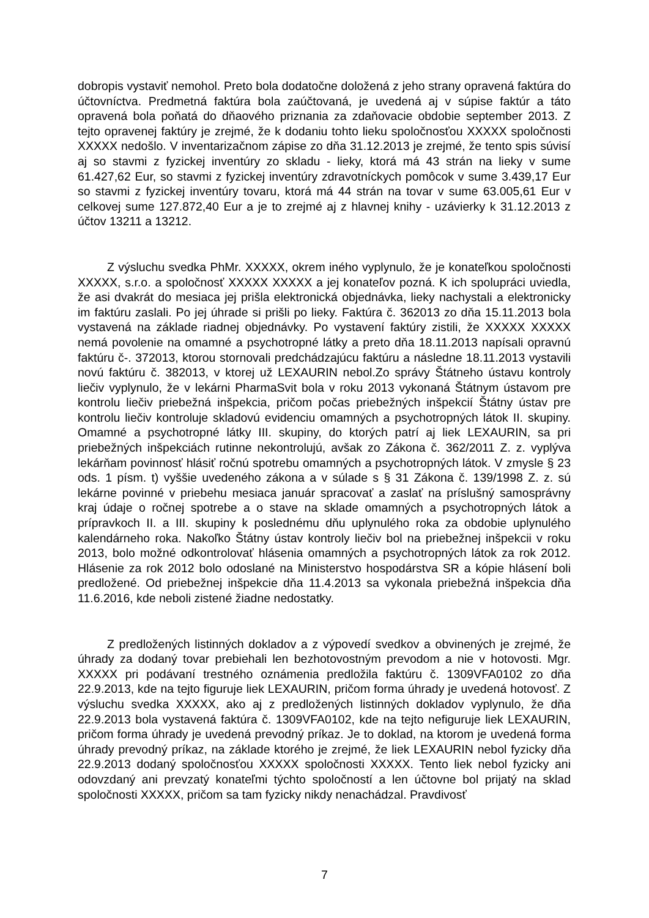dobropis vystaviť nemohol. Preto bola dodatočne doložená z jeho strany opravená faktúra do účtovníctva. Predmetná faktúra bola zaúčtovaná, je uvedená aj v súpise faktúr a táto opravená bola poňatá do dňaového priznania za zdaňovacie obdobie september 2013. Z tejto opravenej faktúry je zrejmé, že k dodaniu tohto lieku spoločnosťou XXXXX spoločnosti XXXXX nedošlo. V inventarizačnom zápise zo dňa 31.12.2013 je zrejmé, že tento spis súvisí aj so stavmi z fyzickej inventúry zo skladu - lieky, ktorá má 43 strán na lieky v sume 61.427,62 Eur, so stavmi z fyzickej inventúry zdravotníckych pomôcok v sume 3.439,17 Eur so stavmi z fyzickej inventúry tovaru, ktorá má 44 strán na tovar v sume 63.005,61 Eur v celkovej sume 127.872,40 Eur a je to zrejmé aj z hlavnej knihy - uzávierky k 31.12.2013 z účtov 13211 a 13212.
Z výsluchu svedka PhMr. XXXXX, okrem iného vyplynulo, že je konateľkou spoločnosti XXXXX, s.r.o. a spoločnosť XXXXX XXXXX a jej konateľov pozná. K ich spolupráci uviedla, že asi dvakrát do mesiaca jej prišla elektronická objednávka, lieky nachystali a elektronicky im faktúru zaslali. Po jej úhrade si prišli po lieky. Faktúra č. 362013 zo dňa 15.11.2013 bola vystavená na základe riadnej objednávky. Po vystavení faktúry zistili, že XXXXX XXXXX nemá povolenie na omamné a psychotropné látky a preto dňa 18.11.2013 napísali opravnú faktúru č-. 372013, ktorou stornovali predchádzajúcu faktúru a následne 18.11.2013 vystavili novú faktúru č. 382013, v ktorej už LEXAURIN nebol.Zo správy Štátneho ústavu kontroly liečiv vyplynulo, že v lekárni PharmaSvit bola v roku 2013 vykonaná Štátnym ústavom pre kontrolu liečiv priebežná inšpekcia, pričom počas priebežných inšpekcií Štátny ústav pre kontrolu liečiv kontroluje skladovú evidenciu omamných a psychotropných látok II. skupiny. Omamné a psychotropné látky III. skupiny, do ktorých patrí aj liek LEXAURIN, sa pri priebežných inšpekciách rutinne nekontrolujú, avšak zo Zákona č. 362/2011 Z. z. vyplýva lekárňam povinnosť hlásiť ročnú spotrebu omamných a psychotropných látok. V zmysle § 23 ods. 1 písm. t) vyššie uvedeného zákona a v súlade s § 31 Zákona č. 139/1998 Z. z. sú lekárne povinné v priebehu mesiaca január spracovať a zaslať na príslušný samosprávny kraj údaje o ročnej spotrebe a o stave na sklade omamných a psychotropných látok a prípravkoch II. a III. skupiny k poslednému dňu uplynulého roka za obdobie uplynulého kalendárneho roka. Nakoľko Štátny ústav kontroly liečiv bol na priebežnej inšpekcii v roku 2013, bolo možné odkontrolovať hlásenia omamných a psychotropných látok za rok 2012. Hlásenie za rok 2012 bolo odoslané na Ministerstvo hospodárstva SR a kópie hlásení boli predložené. Od priebežnej inšpekcie dňa 11.4.2013 sa vykonala priebežná inšpekcia dňa 11.6.2016, kde neboli zistené žiadne nedostatky.
Z predložených listinných dokladov a z výpovedí svedkov a obvinených je zrejmé, že úhrady za dodaný tovar prebiehali len bezhotovostným prevodom a nie v hotovosti. Mgr. XXXXX pri podávaní trestného oznámenia predložila faktúru č. 1309VFA0102 zo dňa 22.9.2013, kde na tejto figuruje liek LEXAURIN, pričom forma úhrady je uvedená hotovosť. Z výsluchu svedka XXXXX, ako aj z predložených listinných dokladov vyplynulo, že dňa 22.9.2013 bola vystavená faktúra č. 1309VFA0102, kde na tejto nefiguruje liek LEXAURIN, pričom forma úhrady je uvedená prevodný príkaz. Je to doklad, na ktorom je uvedená forma úhrady prevodný príkaz, na základe ktorého je zrejmé, že liek LEXAURIN nebol fyzicky dňa 22.9.2013 dodaný spoločnosťou XXXXX spoločnosti XXXXX. Tento liek nebol fyzicky ani odovzdaný ani prevzatý konateľmi týchto spoločností a len účtovne bol prijatý na sklad spoločnosti XXXXX, pričom sa tam fyzicky nikdy nenachádzal. Pravdivosť
7